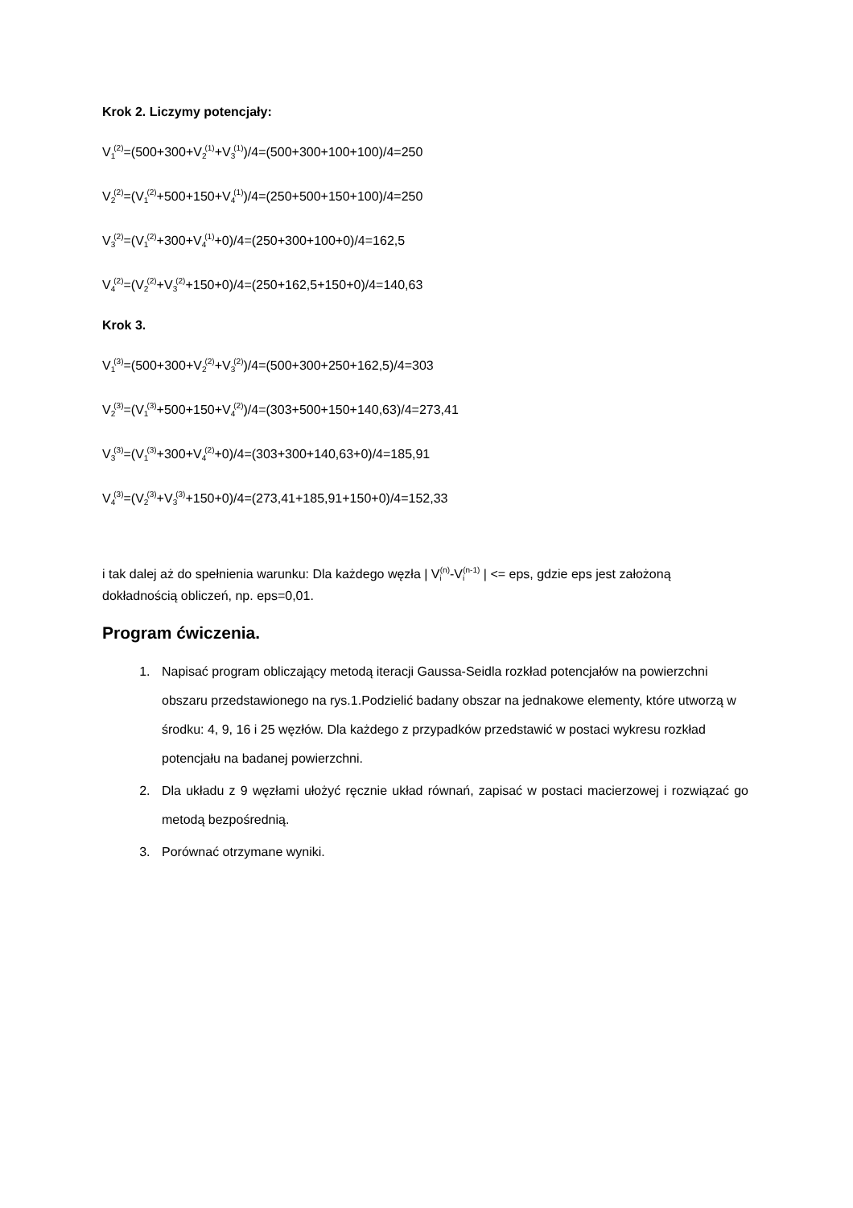Krok 2. Liczymy potencjały:
V<sub>1</sub><sup>(2)</sup>=(500+300+V<sub>2</sub><sup>(1)</sup>+V<sub>3</sub><sup>(1)</sup>)/4=(500+300+100+100)/4=250
V<sub>2</sub><sup>(2)</sup>=(V<sub>1</sub><sup>(2)</sup>+500+150+V<sub>4</sub><sup>(1)</sup>)/4=(250+500+150+100)/4=250
V<sub>3</sub><sup>(2)</sup>=(V<sub>1</sub><sup>(2)</sup>+300+V<sub>4</sub><sup>(1)</sup>+0)/4=(250+300+100+0)/4=162,5
V<sub>4</sub><sup>(2)</sup>=(V<sub>2</sub><sup>(2)</sup>+V<sub>3</sub><sup>(2)</sup>+150+0)/4=(250+162,5+150+0)/4=140,63
Krok 3.
V<sub>1</sub><sup>(3)</sup>=(500+300+V<sub>2</sub><sup>(2)</sup>+V<sub>3</sub><sup>(2)</sup>)/4=(500+300+250+162,5)/4=303
V<sub>2</sub><sup>(3)</sup>=(V<sub>1</sub><sup>(3)</sup>+500+150+V<sub>4</sub><sup>(2)</sup>)/4=(303+500+150+140,63)/4=273,41
V<sub>3</sub><sup>(3)</sup>=(V<sub>1</sub><sup>(3)</sup>+300+V<sub>4</sub><sup>(2)</sup>+0)/4=(303+300+140,63+0)/4=185,91
V<sub>4</sub><sup>(3)</sup>=(V<sub>2</sub><sup>(3)</sup>+V<sub>3</sub><sup>(3)</sup>+150+0)/4=(273,41+185,91+150+0)/4=152,33
i tak dalej aż do spełnienia warunku: Dla każdego węzła | V<sub>i</sub><sup>(n)</sup>-V<sub>i</sub><sup>(n-1)</sup> | <= eps, gdzie eps jest założoną dokładnością obliczeń, np. eps=0,01.
Program ćwiczenia.
1. Napisać program obliczający metodą iteracji Gaussa-Seidla rozkład potencjałów na powierzchni obszaru przedstawionego na rys.1.Podzielić badany obszar na jednakowe elementy, które utworzą w środku: 4, 9, 16 i 25 węzłów. Dla każdego z przypadków przedstawić w postaci wykresu rozkład potencjału na badanej powierzchni.
2. Dla układu z 9 węzłami ułożyć ręcznie układ równań, zapisać w postaci macierzowej i rozwiązać go metodą bezpośrednią.
3. Porównać otrzymane wyniki.